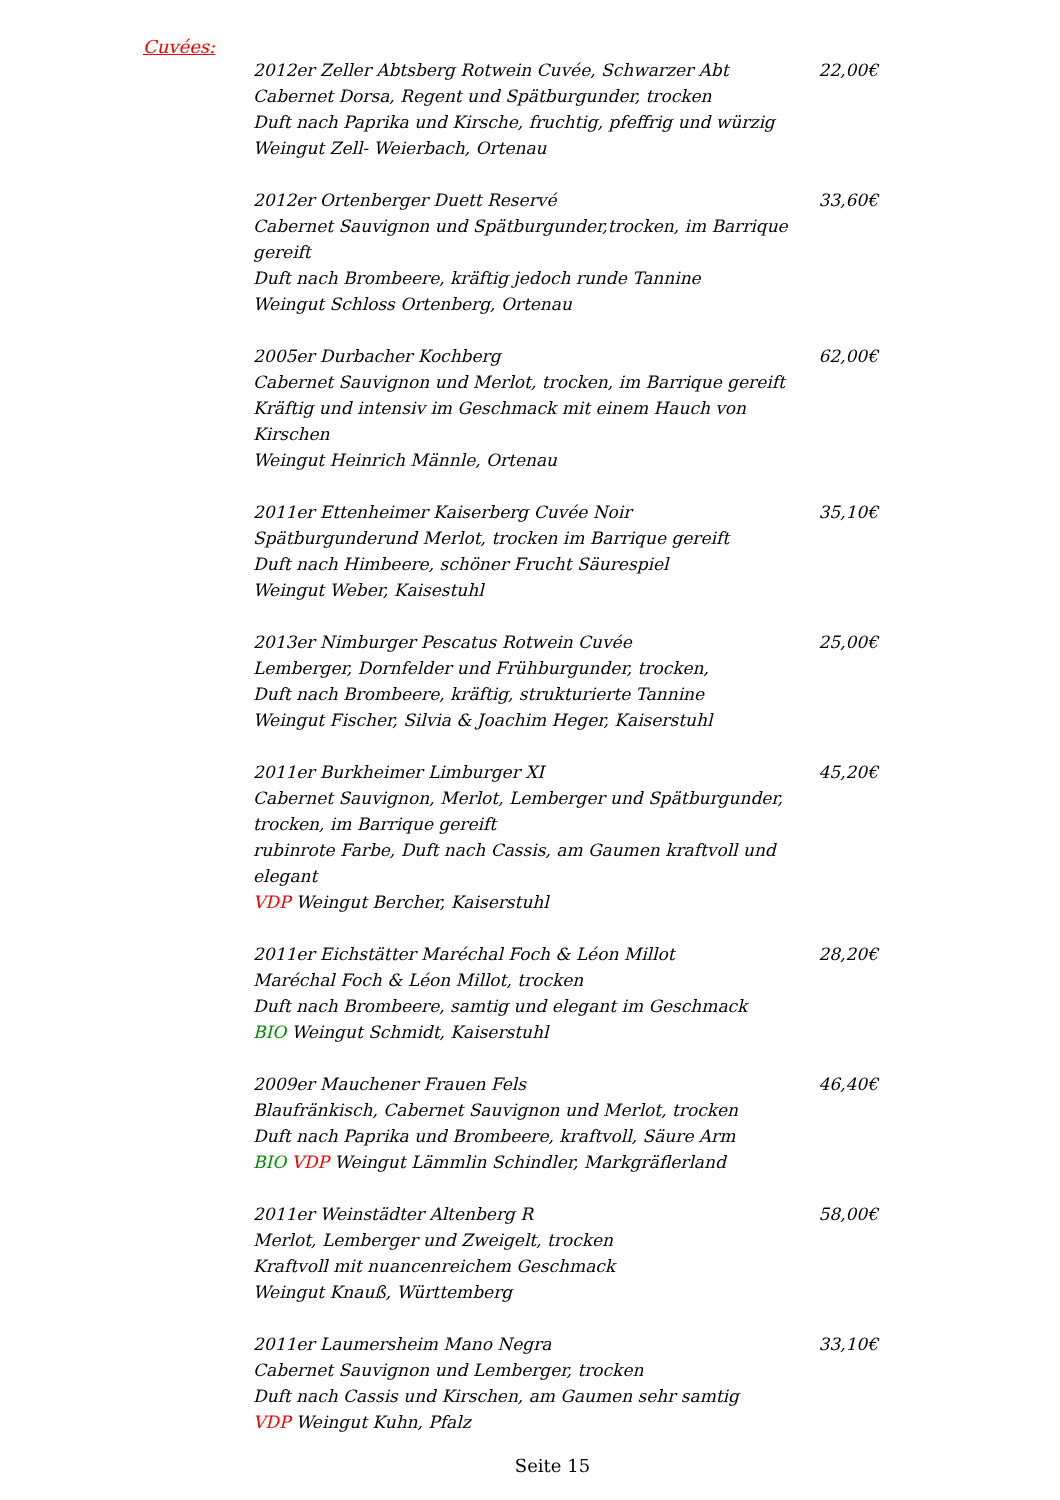Cuvées:
2012er Zeller Abtsberg Rotwein Cuvée, Schwarzer Abt
Cabernet Dorsa, Regent und Spätburgunder, trocken
Duft nach Paprika und Kirsche, fruchtig, pfeffrig und würzig
Weingut Zell- Weierbach, Ortenau
22,00€
2012er Ortenberger Duett Reservé
Cabernet Sauvignon und Spätburgunder,trocken, im Barrique gereift
Duft nach Brombeere, kräftig jedoch runde Tannine
Weingut Schloss Ortenberg, Ortenau
33,60€
2005er Durbacher Kochberg
Cabernet Sauvignon und Merlot, trocken, im Barrique gereift
Kräftig und intensiv im Geschmack mit einem Hauch von Kirschen
Weingut Heinrich Männle, Ortenau
62,00€
2011er Ettenheimer Kaiserberg Cuvée Noir
Spätburgunderund Merlot, trocken im Barrique gereift
Duft nach Himbeere, schöner Frucht Säurespiel
Weingut Weber, Kaisestuhl
35,10€
2013er Nimburger Pescatus Rotwein Cuvée
Lemberger, Dornfelder und Frühburgunder, trocken,
Duft nach Brombeere, kräftig, strukturierte Tannine
Weingut Fischer, Silvia & Joachim Heger, Kaiserstuhl
25,00€
2011er Burkheimer Limburger XI
Cabernet Sauvignon, Merlot, Lemberger und Spätburgunder,
trocken, im Barrique gereift
rubinrote Farbe, Duft nach Cassis, am Gaumen kraftvoll und elegant
VDP Weingut Bercher, Kaiserstuhl
45,20€
2011er Eichstätter Maréchal Foch & Léon Millot
Maréchal Foch & Léon Millot, trocken
Duft nach Brombeere, samtig und elegant im Geschmack
BIO Weingut Schmidt, Kaiserstuhl
28,20€
2009er Mauchener Frauen Fels
Blaufränkisch, Cabernet Sauvignon und Merlot, trocken
Duft nach Paprika und Brombeere, kraftvoll, Säure Arm
BIO VDP Weingut Lämmlin Schindler, Markgräflerland
46,40€
2011er Weinstädter Altenberg R
Merlot, Lemberger und Zweigelt, trocken
Kraftvoll mit nuancenreichem Geschmack
Weingut Knauß, Württemberg
58,00€
2011er Laumersheim Mano Negra
Cabernet Sauvignon und Lemberger, trocken
Duft nach Cassis und Kirschen, am Gaumen sehr samtig
VDP Weingut Kuhn, Pfalz
33,10€
Seite 15